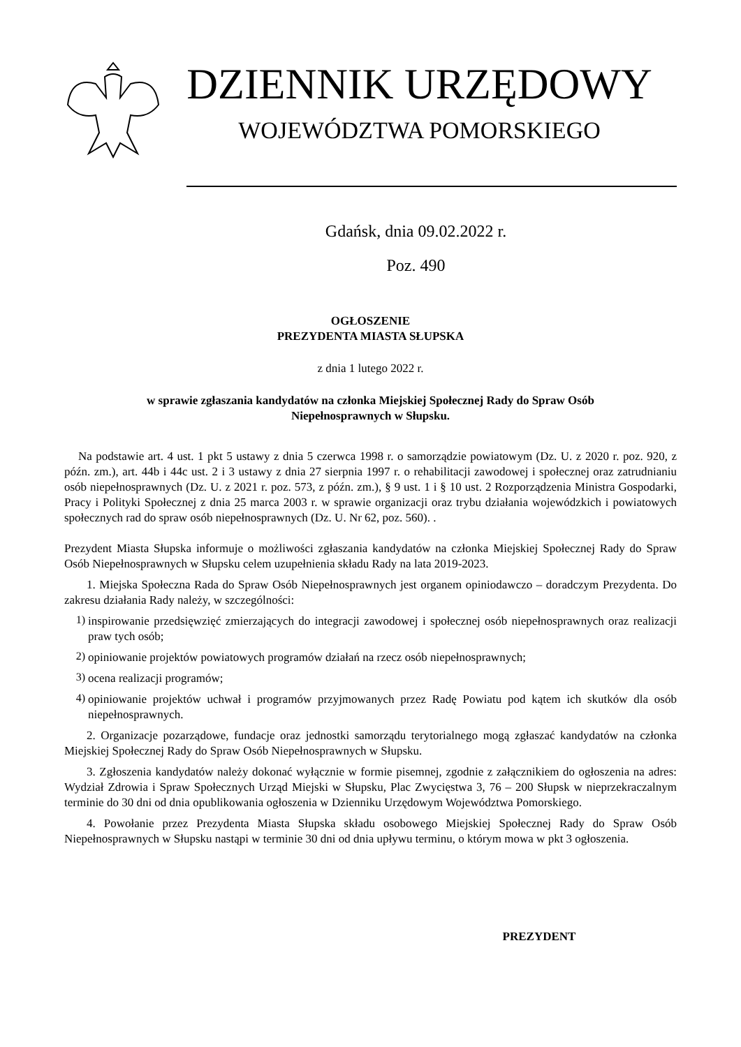DZIENNIK URZĘDOWY
WOJEWÓDZTWA POMORSKIEGO
Gdańsk, dnia 09.02.2022 r.
Poz. 490
OGŁOSZENIE
PREZYDENTA MIASTA SŁUPSKA
z dnia 1 lutego 2022 r.
w sprawie zgłaszania kandydatów na członka Miejskiej Społecznej Rady do Spraw Osób
Niepełnosprawnych w Słupsku.
Na podstawie art. 4 ust. 1 pkt 5 ustawy z dnia 5 czerwca 1998 r. o samorządzie powiatowym (Dz. U. z 2020 r. poz. 920, z późn. zm.), art. 44b i 44c ust. 2 i 3 ustawy z dnia 27 sierpnia 1997 r. o rehabilitacji zawodowej i społecznej oraz zatrudnianiu osób niepełnosprawnych (Dz. U. z 2021 r. poz. 573, z późn. zm.), § 9 ust. 1 i § 10 ust. 2 Rozporządzenia Ministra Gospodarki, Pracy i Polityki Społecznej z dnia 25 marca 2003 r. w sprawie organizacji oraz trybu działania wojewódzkich i powiatowych społecznych rad do spraw osób niepełnosprawnych (Dz. U. Nr 62, poz. 560). .
Prezydent Miasta Słupska informuje o możliwości zgłaszania kandydatów na członka Miejskiej Społecznej Rady do Spraw Osób Niepełnosprawnych w Słupsku celem uzupełnienia składu Rady na lata 2019-2023.
1. Miejska Społeczna Rada do Spraw Osób Niepełnosprawnych jest organem opiniodawczo – doradczym Prezydenta. Do zakresu działania Rady należy, w szczególności:
1)
inspirowanie przedsięwzięć zmierzających do integracji zawodowej i społecznej osób niepełnosprawnych oraz realizacji praw tych osób;
2)
opiniowanie projektów powiatowych programów działań na rzecz osób niepełnosprawnych;
3)
ocena realizacji programów;
4)
opiniowanie projektów uchwał i programów przyjmowanych przez Radę Powiatu pod kątem ich skutków dla osób niepełnosprawnych.
2. Organizacje pozarządowe, fundacje oraz jednostki samorządu terytorialnego mogą zgłaszać kandydatów na członka Miejskiej Społecznej Rady do Spraw Osób Niepełnosprawnych w Słupsku.
3. Zgłoszenia kandydatów należy dokonać wyłącznie w formie pisemnej, zgodnie z załącznikiem do ogłoszenia na adres: Wydział Zdrowia i Spraw Społecznych Urząd Miejski w Słupsku, Plac Zwycięstwa 3, 76 – 200 Słupsk w nieprzekraczalnym terminie do 30 dni od dnia opublikowania ogłoszenia w Dzienniku Urzędowym Województwa Pomorskiego.
4. Powołanie przez Prezydenta Miasta Słupska składu osobowego Miejskiej Społecznej Rady do Spraw Osób Niepełnosprawnych w Słupsku nastąpi w terminie 30 dni od dnia upływu terminu, o którym mowa w pkt 3 ogłoszenia.
PREZYDENT